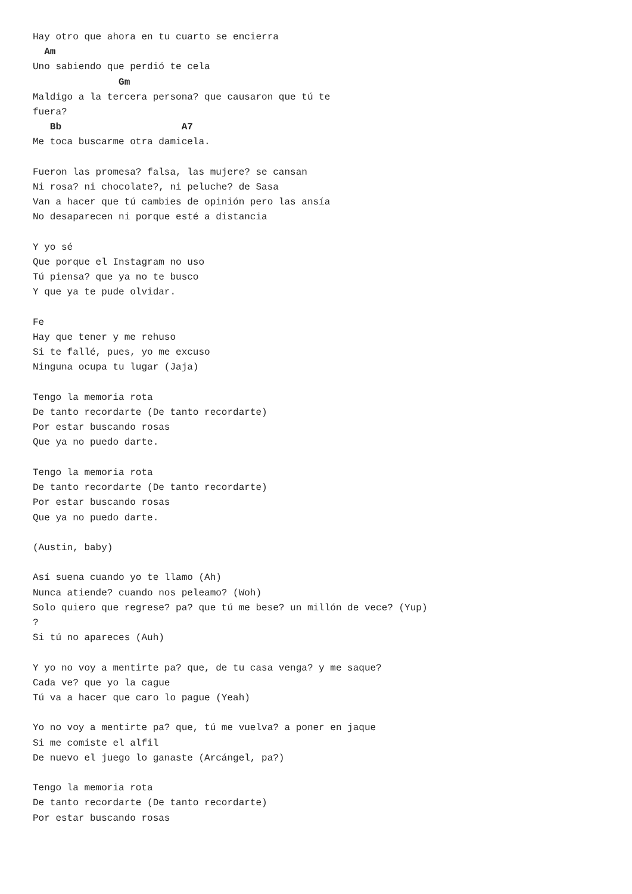Hay otro que ahora en tu cuarto se encierra
  Am
Uno sabiendo que perdió te cela
               Gm
Maldigo a la tercera persona? que causaron que tú te
fuera?
   Bb                     A7
Me toca buscarme otra damicela.

Fueron las promesa? falsa, las mujere? se cansan
Ni rosa? ni chocolate?, ni peluche? de Sasa
Van a hacer que tú cambies de opinión pero las ansía
No desaparecen ni porque esté a distancia

Y yo sé
Que porque el Instagram no uso
Tú piensa? que ya no te busco
Y que ya te pude olvidar.

Fe
Hay que tener y me rehuso
Si te fallé, pues, yo me excuso
Ninguna ocupa tu lugar (Jaja)

Tengo la memoria rota
De tanto recordarte (De tanto recordarte)
Por estar buscando rosas
Que ya no puedo darte.

Tengo la memoria rota
De tanto recordarte (De tanto recordarte)
Por estar buscando rosas
Que ya no puedo darte.

(Austin, baby)

Así suena cuando yo te llamo (Ah)
Nunca atiende? cuando nos peleamo? (Woh)
Solo quiero que regrese? pa? que tú me bese? un millón de vece? (Yup)
?
Si tú no apareces (Auh)

Y yo no voy a mentirte pa? que, de tu casa venga? y me saque?
Cada ve? que yo la cague
Tú va a hacer que caro lo pague (Yeah)

Yo no voy a mentirte pa? que, tú me vuelva? a poner en jaque
Si me comiste el alfil
De nuevo el juego lo ganaste (Arcángel, pa?)

Tengo la memoria rota
De tanto recordarte (De tanto recordarte)
Por estar buscando rosas